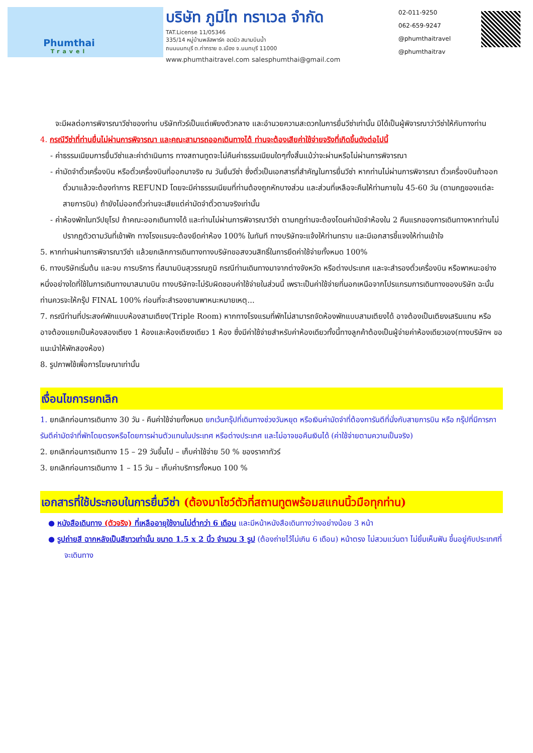Phumthai
Travel
บริษัท ภูมิไท ทราเวล จำกัด
TAT.License 11/05346
335/14 หมู่บ้านพลัสพาร์ค อเวนิว สนามบินน้ำ
ถนนนนทบุรี ต.ท่าทราย อ.เมือง จ.นนทบุรี 11000
www.phumthaitravel.com salesphumthai@gmail.com
02-011-9250
062-659-9247
@phumthaitravel
@phumthaitrav
จะมีผลต่อการพิจารณาวีซ่าของท่าน บริษัททัวร์เป็นแต่เพียงตัวกลาง และอำนวยความสะดวกในการยื่นวีซ่าเท่านั้น มิได้เป็นผู้พิจารณาว่าวีซ่าให้กับทางท่าน
4. กรณีวีซ่าที่ท่านยื่นไม่ผ่านการพิจารณา และคณะสามารถออกเดินทางได้ ท่านจะต้องเสียค่าใช้จ่ายจริงที่เกิดขึ้นดังต่อไปนี้
- ค่าธรรมเนียมการยื่นวีซ่าและค่าดำเนินการ ทางสถานทูตจะไม่คืนค่าธรรมเนียมใดๆทั้งสิ้นแม้ว่าจะผ่านหรือไม่ผ่านการพิจารณา
- ค่ามัดจำตั๋วเครื่องบิน หรือตั๋วเครื่องบินที่ออกมาจริง ณ วันยื่นวีซ่า ซึ่งตั๋วเป็นเอกสารที่สำคัญในการยื่นวีซ่า หากท่านไม่ผ่านการพิจารณา ตั๋วเครื่องบินถ้าออกตั๋วมาแล้วจะต้องทำการ REFUND โดยจะมีค่าธรรมเนียมที่ท่านต้องถูกหักบางส่วน และส่วนที่เหลือจะคืนให้ท่านภายใน 45-60 วัน (ตามกฎของแต่ละสายการบิน) ถ้ายังไม่ออกตั๋วท่านจะเสียแต่ค่ามัดจำตั๋วตามจริงเท่านั้น
- ค่าห้องพักในทวีปยุโรป ถ้าคณะออกเดินทางได้ และท่านไม่ผ่านการพิจารณาวีซ่า ตามกฎท่านจะต้องโดนค่ามัดจำห้องใน 2 คืนแรกของการเดินทางหากท่านไม่ปรากฏตัวตามวันที่เข้าพัก ทางโรงแรมจะต้องยึดค่าห้อง 100% ในทันที ทางบริษัทจะแจ้งให้ท่านทราบ และมีเอกสารชี้แจงให้ท่านเข้าใจ
5. หากท่านผ่านการพิจารณาวีซ่า แล้วยกเลิกการเดินทางทางบริษัทขอสงวนสิทธิ์ในการยึดค่าใช้จ่ายทั้งหมด 100%
6. ทางบริษัทเริ่มต้น และจบ การบริการ ที่สนามบินสุวรรณภูมิ กรณีท่านเดินทางมาจากต่างจังหวัด หรือต่างประเทศ และจะสำรองตั๋วเครื่องบิน หรือพาหนะอย่างหนึ่งอย่างใดที่ใช้ในการเดินทางมาสนามบิน ทางบริษัทจะไม่รับผิดชอบค่าใช้จ่ายในส่วนนี้ เพราะเป็นค่าใช้จ่ายที่นอกเหนือจากโปรแกรมการเดินทางของบริษัท ฉะนั้นท่านควรจะให้กรุ๊ป FINAL 100% ก่อนที่จะสำรองยานพาหนะหมายเหตุ...
7. กรณีท่านที่ประสงค์พักแบบห้องสามเตียง(Triple Room) หากทางโรงแรมที่พักไม่สามารถจัดห้องพักแบบสามเตียงได้ อาจต้องเป็นเตียงเสริมแทน หรือ อาจต้องแยกเป็นห้องสองเตียง 1 ห้องและห้องเตียงเดียว 1 ห้อง ซึ่งมีค่าใช้จ่ายสำหรับค่าห้องเดียวทั้งนี้ทางลูกค้าต้องเป็นผู้จ่ายค่าห้องเดียวเอง(ทางบริษัทฯ ขอแนะนำให้พักสองห้อง)
8. รูปภาพใช้เพื่อการโฆษณาเท่านั้น
เงื่อนไขการยกเลิก
1. ยกเลิกก่อนการเดินทาง 30 วัน - คืนค่าใช้จ่ายทั้งหมด ยกเว้นกรุ๊ปที่เดินทางช่วงวันหยุด หรือเงินค่ามัดจำที่ต้องการันตีที่นั่งกับสายการบิน หรือ กรุ๊ปที่มีการการันตีค่ามัดจำที่พักโดยตรงหรือโดยการผ่านตัวแทนในประเทศ หรือต่างประเทศ และไม่อาจขอคืนเงินได้ (ค่าใช้จ่ายตามความเป็นจริง)
2. ยกเลิกก่อนการเดินทาง 15 – 29 วันขึ้นไป – เก็บค่าใช้จ่าย 50 % ของราคาทัวร์
3. ยกเลิกก่อนการเดินทาง 1 – 15 วัน – เก็บค่าบริการทั้งหมด 100 %
เอกสารที่ใช้ประกอบในการยื่นวีซ่า (ต้องมาโชว์ตัวที่สถานทูตพร้อมสแกนนิ้วมือทุกท่าน)
● หนังสือเดินทาง (ตัวจริง) ที่เหลืออายุใช้งานไม่ต่ำกว่า 6 เดือน และมีหน้าหนังสือเดินทางว่างอย่างน้อย 3 หน้า
● รูปถ่ายสี ฉากหลังเป็นสีขาวเท่านั้น ขนาด 1.5 x 2 นิ้ว จำนวน 3 รูป (ต้องถ่ายไว้ไม่เกิน 6 เดือน) หน้าตรง ไม่สวมแว่นตา ไม่ยิ้มเห็นฟัน ขึ้นอยู่กับประเทศที่จะเดินทาง